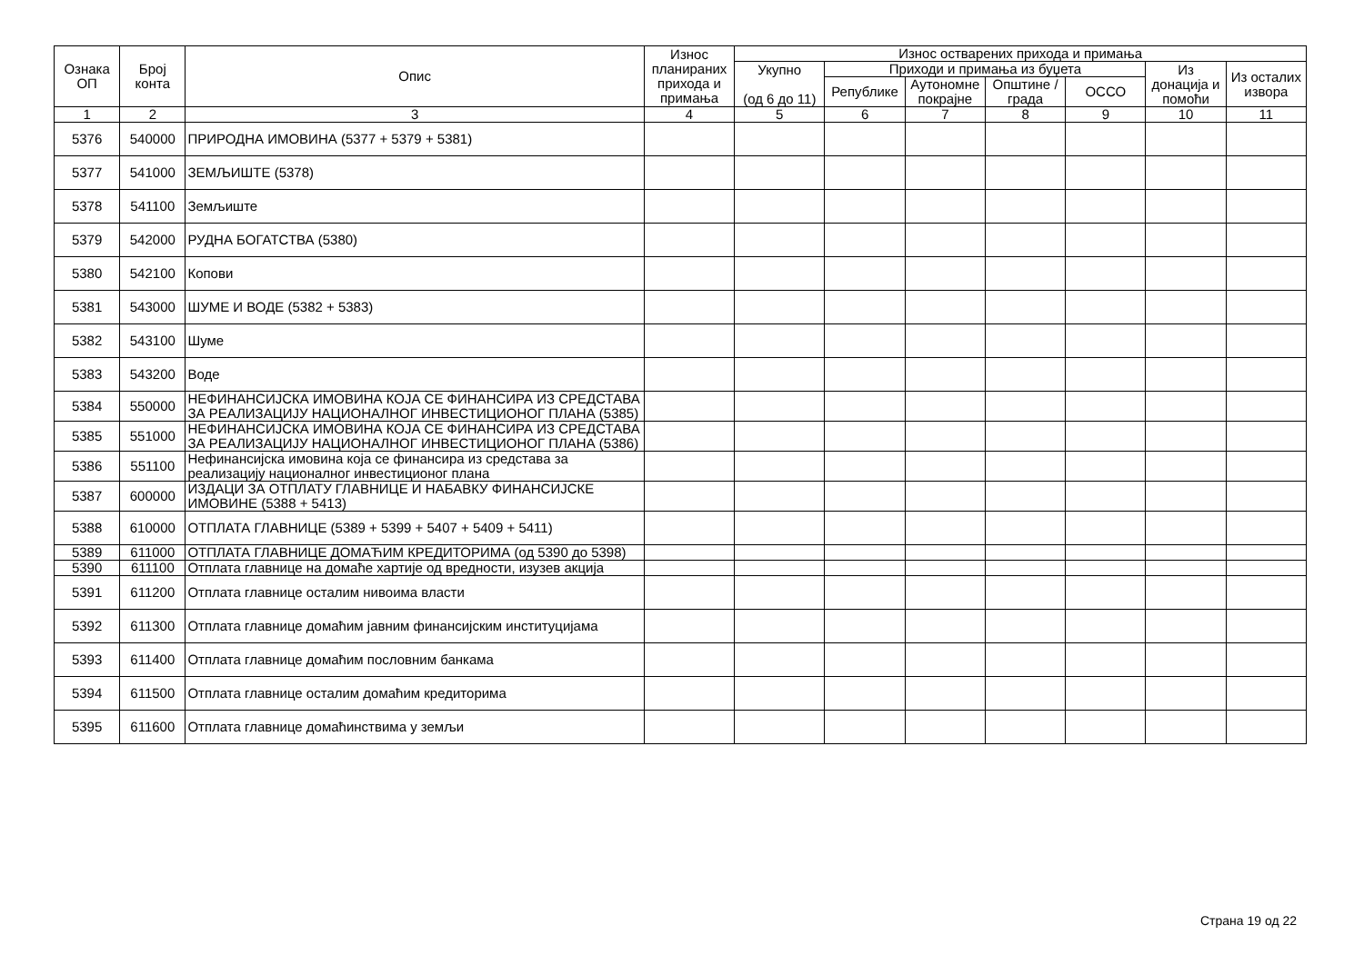| Ознака ОП | Број конта | Опис | Износ планираних прихода и примања | Износ остварених прихода и примања | | | | | | |
| --- | --- | --- | --- | --- | --- | --- | --- | --- | --- | --- |
| | | | | Укупно (од 6 до 11) | Приходи и примања из буџета | | | | Из донација и помоћи | Из осталих извора |
| | | | | | Републике | Аутономне покрајне | Општине / града | ОССО | | |
| 1 | 2 | 3 | 4 | 5 | 6 | 7 | 8 | 9 | 10 | 11 |
| 5376 | 540000 | ПРИРОДНА ИМОВИНА (5377 + 5379 + 5381) | | | | | | | | |
| 5377 | 541000 | ЗЕМЉИШТЕ (5378) | | | | | | | | |
| 5378 | 541100 | Земљиште | | | | | | | | |
| 5379 | 542000 | РУДНА БОГАТСТВА (5380) | | | | | | | | |
| 5380 | 542100 | Копови | | | | | | | | |
| 5381 | 543000 | ШУМЕ И ВОДЕ (5382 + 5383) | | | | | | | | |
| 5382 | 543100 | Шуме | | | | | | | | |
| 5383 | 543200 | Воде | | | | | | | | |
| 5384 | 550000 | НЕФИНАНСИЈСКА ИМОВИНА КОЈА СЕ ФИНАНСИРА ИЗ СРЕДСТАВА ЗА РЕАЛИЗАЦИЈУ НАЦИОНАЛНОГ ИНВЕСТИЦИОНОГ ПЛАНА (5385) | | | | | | | | |
| 5385 | 551000 | НЕФИНАНСИЈСКА ИМОВИНА КОЈА СЕ ФИНАНСИРА ИЗ СРЕДСТАВА ЗА РЕАЛИЗАЦИЈУ НАЦИОНАЛНОГ ИНВЕСТИЦИОНОГ ПЛАНА (5386) | | | | | | | | |
| 5386 | 551100 | Нефинансијска имовина која се финансира из средстава за реализацију националног инвестиционог плана | | | | | | | | |
| 5387 | 600000 | ИЗДАЦИ ЗА ОТПЛАТУ ГЛАВНИЦЕ И НАБАВКУ ФИНАНСИЈСКЕ ИМОВИНЕ (5388 + 5413) | | | | | | | | |
| 5388 | 610000 | ОТПЛАТА ГЛАВНИЦЕ (5389 + 5399 + 5407 + 5409 + 5411) | | | | | | | | |
| 5389 | 611000 | ОТПЛАТА ГЛАВНИЦЕ ДОМАЋИМ КРЕДИТОРИМА (од 5390 до 5398) | | | | | | | | |
| 5390 | 611100 | Отплата главнице на домаће хартије од вредности, изузев акција | | | | | | | | |
| 5391 | 611200 | Отплата главнице осталим нивоима власти | | | | | | | | |
| 5392 | 611300 | Отплата главнице домаћим јавним финансијским институцијама | | | | | | | | |
| 5393 | 611400 | Отплата главнице домаћим пословним банкама | | | | | | | | |
| 5394 | 611500 | Отплата главнице осталим домаћим кредиторима | | | | | | | | |
| 5395 | 611600 | Отплата главнице домаћинствима у земљи | | | | | | | | |
Страна 19 од 22